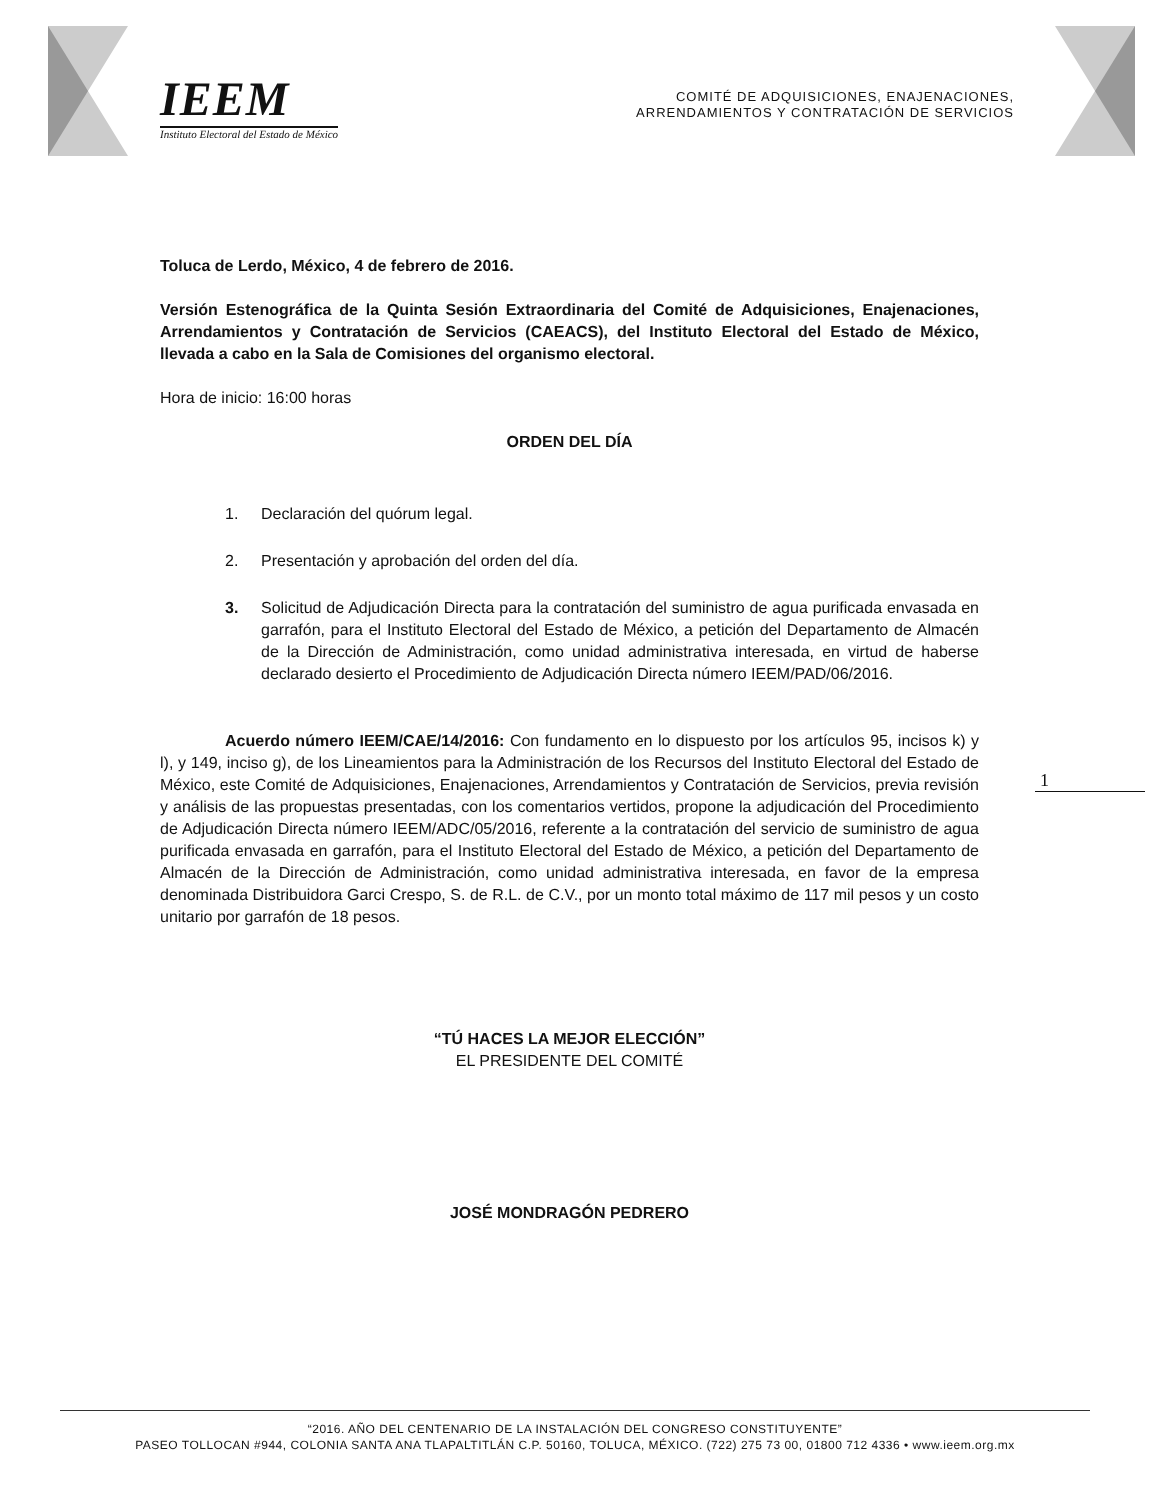IEEM
Instituto Electoral del Estado de México
COMITÉ DE ADQUISICIONES, ENAJENACIONES,
ARRENDAMIENTOS Y CONTRATACIÓN DE SERVICIOS
Toluca de Lerdo, México, 4 de febrero de 2016.
Versión Estenográfica de la Quinta Sesión Extraordinaria del Comité de Adquisiciones, Enajenaciones, Arrendamientos y Contratación de Servicios (CAEACS), del Instituto Electoral del Estado de México, llevada a cabo en la Sala de Comisiones del organismo electoral.
Hora de inicio: 16:00 horas
ORDEN DEL DÍA
1. Declaración del quórum legal.
2. Presentación y aprobación del orden del día.
3. Solicitud de Adjudicación Directa para la contratación del suministro de agua purificada envasada en garrafón, para el Instituto Electoral del Estado de México, a petición del Departamento de Almacén de la Dirección de Administración, como unidad administrativa interesada, en virtud de haberse declarado desierto el Procedimiento de Adjudicación Directa número IEEM/PAD/06/2016.
Acuerdo número IEEM/CAE/14/2016: Con fundamento en lo dispuesto por los artículos 95, incisos k) y l), y 149, inciso g), de los Lineamientos para la Administración de los Recursos del Instituto Electoral del Estado de México, este Comité de Adquisiciones, Enajenaciones, Arrendamientos y Contratación de Servicios, previa revisión y análisis de las propuestas presentadas, con los comentarios vertidos, propone la adjudicación del Procedimiento de Adjudicación Directa número IEEM/ADC/05/2016, referente a la contratación del servicio de suministro de agua purificada envasada en garrafón, para el Instituto Electoral del Estado de México, a petición del Departamento de Almacén de la Dirección de Administración, como unidad administrativa interesada, en favor de la empresa denominada Distribuidora Garci Crespo, S. de R.L. de C.V., por un monto total máximo de 117 mil pesos y un costo unitario por garrafón de 18 pesos.
“TÚ HACES LA MEJOR ELECCIÓN”
EL PRESIDENTE DEL COMITÉ
JOSÉ MONDRAGÓN PEDRERO
1
“2016. AÑO DEL CENTENARIO DE LA INSTALACIÓN DEL CONGRESO CONSTITUYENTE”
PASEO TOLLOCAN #944, COLONIA SANTA ANA TLAPALTITLÁN C.P. 50160, TOLUCA, MÉXICO. (722) 275 73 00, 01800 712 4336 • www.ieem.org.mx